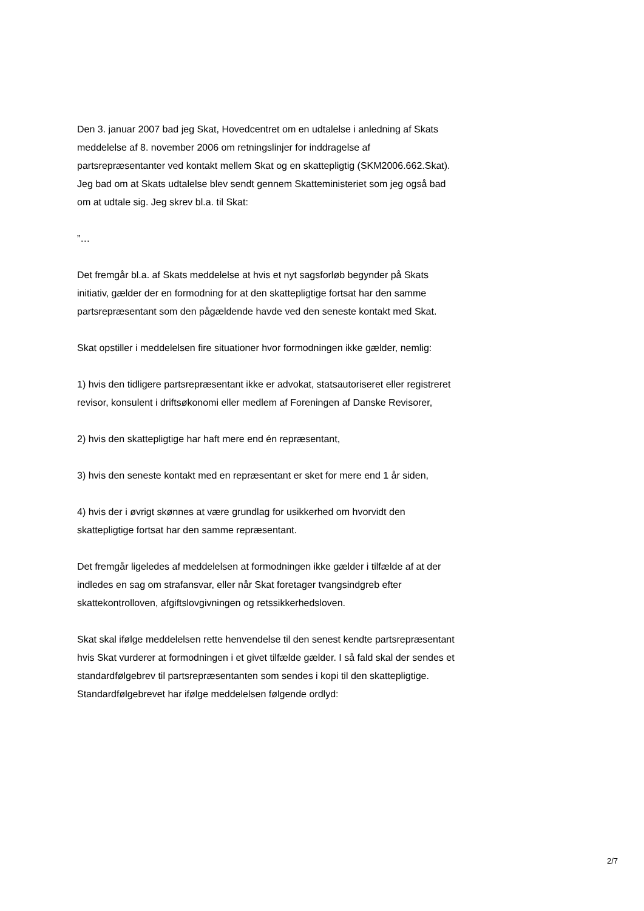Den 3. januar 2007 bad jeg Skat, Hovedcentret om en udtalelse i anledning af Skats meddelelse af 8. november 2006 om retningslinjer for inddragelse af partsrepræsentanter ved kontakt mellem Skat og en skattepligtig (SKM2006.662.Skat). Jeg bad om at Skats udtalelse blev sendt gennem Skatteministeriet som jeg også bad om at udtale sig. Jeg skrev bl.a. til Skat:
”…
Det fremgår bl.a. af Skats meddelelse at hvis et nyt sagsforløb begynder på Skats initiativ, gælder der en formodning for at den skattepligtige fortsat har den samme partsrepræsentant som den pågældende havde ved den seneste kontakt med Skat.
Skat opstiller i meddelelsen fire situationer hvor formodningen ikke gælder, nemlig:
1) hvis den tidligere partsrepræsentant ikke er advokat, statsautoriseret eller registreret revisor, konsulent i driftsøkonomi eller medlem af Foreningen af Danske Revisorer,
2) hvis den skattepligtige har haft mere end én repræsentant,
3) hvis den seneste kontakt med en repræsentant er sket for mere end 1 år siden,
4) hvis der i øvrigt skønnes at være grundlag for usikkerhed om hvorvidt den skattepligtige fortsat har den samme repræsentant.
Det fremgår ligeledes af meddelelsen at formodningen ikke gælder i tilfælde af at der indledes en sag om strafansvar, eller når Skat foretager tvangsindgreb efter skattekontrolloven, afgiftslovgivningen og retssikkerhedsloven.
Skat skal ifølge meddelelsen rette henvendelse til den senest kendte partsrepræsentant hvis Skat vurderer at formodningen i et givet tilfælde gælder. I så fald skal der sendes et standardfølgebrev til partsrepræsentanten som sendes i kopi til den skattepligtige. Standardfølgebrevet har ifølge meddelelsen følgende ordlyd:
2/7